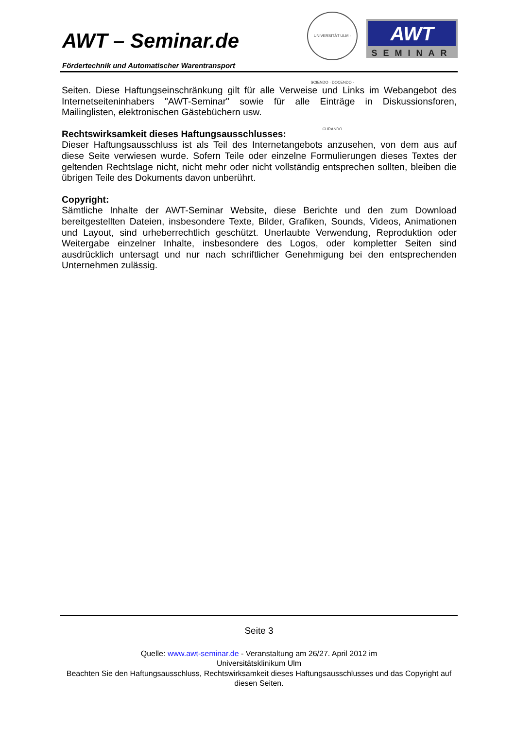AWT – Seminar.de
Fördertechnik und Automatischer Warentransport
UNIVERSITÄT ULM · SCIENDO · DOCENDO · CURANDO
AWT
SEMINAR
Seiten. Diese Haftungseinschränkung gilt für alle Verweise und Links im Webangebot des Internetseiteninhabers "AWT-Seminar" sowie für alle Einträge in Diskussionsforen, Mailinglisten, elektronischen Gästebüchern usw.
Rechtswirksamkeit dieses Haftungsausschlusses:
Dieser Haftungsausschluss ist als Teil des Internetangebots anzusehen, von dem aus auf diese Seite verwiesen wurde. Sofern Teile oder einzelne Formulierungen dieses Textes der geltenden Rechtslage nicht, nicht mehr oder nicht vollständig entsprechen sollten, bleiben die übrigen Teile des Dokuments davon unberührt.
Copyright:
Sämtliche Inhalte der AWT-Seminar Website, diese Berichte und den zum Download bereitgestellten Dateien, insbesondere Texte, Bilder, Grafiken, Sounds, Videos, Animationen und Layout, sind urheberrechtlich geschützt. Unerlaubte Verwendung, Reproduktion oder Weitergabe einzelner Inhalte, insbesondere des Logos, oder kompletter Seiten sind ausdrücklich untersagt und nur nach schriftlicher Genehmigung bei den entsprechenden Unternehmen zulässig.
Seite 3
Quelle: www.awt-seminar.de - Veranstaltung am 26/27. April 2012 im
Universitätsklinikum Ulm
Beachten Sie den Haftungsausschluss, Rechtswirksamkeit dieses Haftungsausschlusses und das Copyright auf diesen Seiten.